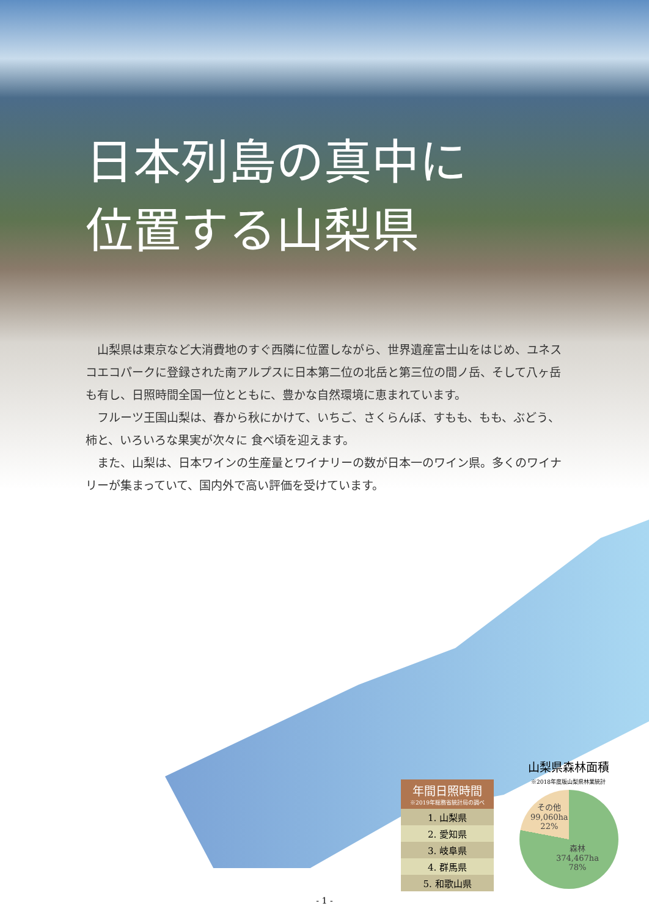日本列島の真中に
位置する山梨県
　山梨県は東京など大消費地のすぐ西隣に位置しながら、世界遺産富士山をはじめ、ユネスコエコパークに登録された南アルプスに日本第二位の北岳と第三位の間ノ岳、そして八ヶ岳も有し、日照時間全国一位とともに、豊かな自然環境に恵まれています。
　フルーツ王国山梨は、春から秋にかけて、いちご、さくらんぼ、すもも、もも、ぶどう、柿と、いろいろな果実が次々に 食べ頃を迎えます。
　また、山梨は、日本ワインの生産量とワイナリーの数が日本一のワイン県。多くのワイナリーが集まっていて、国内外で高い評価を受けています。
| 年間日照時間 ※2019年総務省統計局の調べ |
| --- |
| 1. 山梨県 |
| 2. 愛知県 |
| 3. 岐阜県 |
| 4. 群馬県 |
| 5. 和歌山県 |
山梨県森林面積
※2018年度版山梨県林業統計
その他
99,060ha
22%
森林
374,467ha
78%
- 1 -